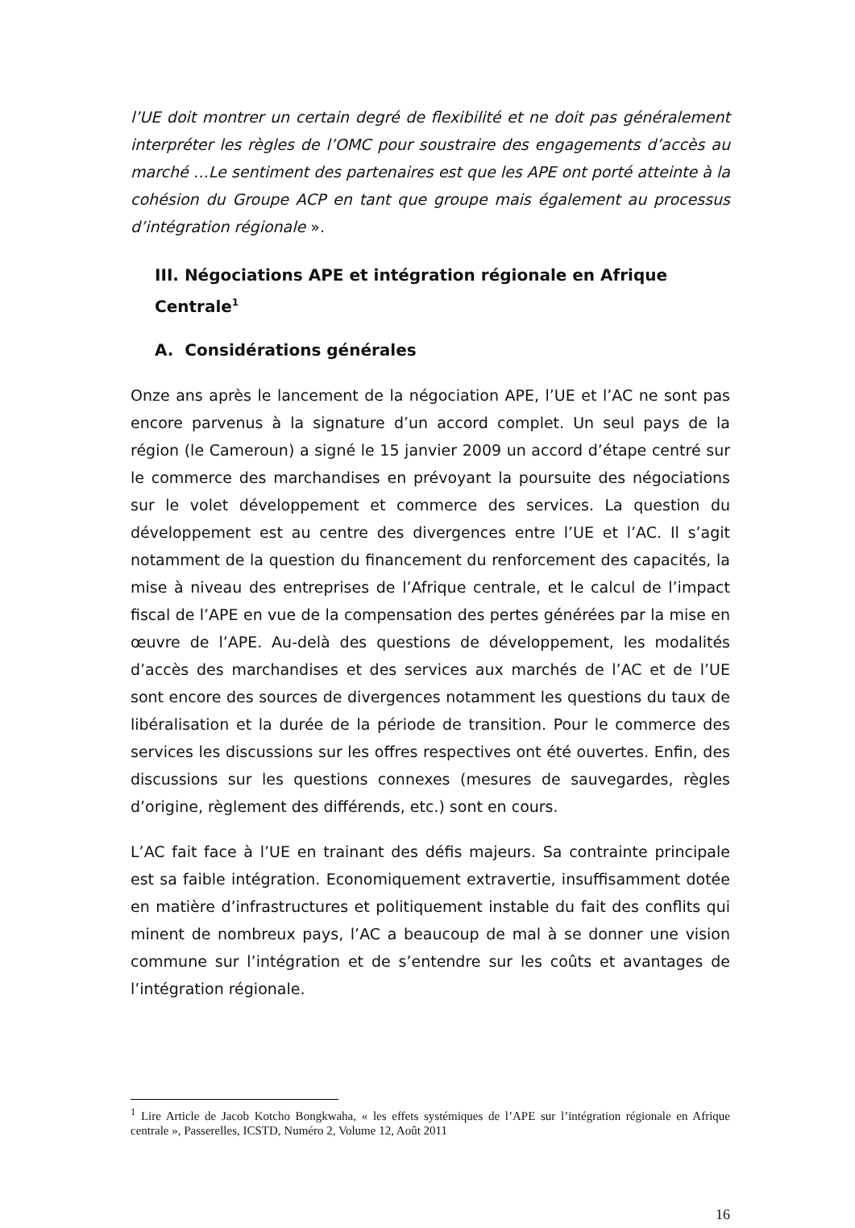l’UE doit montrer un certain degré de flexibilité et ne doit pas généralement interpréter les règles de l’OMC pour soustraire des engagements d’accès au marché …Le sentiment des partenaires est que les APE ont porté atteinte à la cohésion du Groupe ACP en tant que groupe mais également au processus d’intégration régionale ».
III. Négociations APE et intégration régionale en Afrique Centrale<sup>1</sup>
A. Considérations générales
Onze ans après le lancement de la négociation APE, l’UE et l’AC ne sont pas encore parvenus à la signature d’un accord complet. Un seul pays de la région (le Cameroun) a signé le 15 janvier 2009 un accord d’étape centré sur le commerce des marchandises en prévoyant la poursuite des négociations sur le volet développement et commerce des services. La question du développement est au centre des divergences entre l’UE et l’AC. Il s’agit notamment de la question du financement du renforcement des capacités, la mise à niveau des entreprises de l’Afrique centrale, et le calcul de l’impact fiscal de l’APE en vue de la compensation des pertes générées par la mise en œuvre de l’APE. Au-delà des questions de développement, les modalités d’accès des marchandises et des services aux marchés de l’AC et de l’UE sont encore des sources de divergences notamment les questions du taux de libéralisation et la durée de la période de transition. Pour le commerce des services les discussions sur les offres respectives ont été ouvertes. Enfin, des discussions sur les questions connexes (mesures de sauvegardes, règles d’origine, règlement des différends, etc.) sont en cours.
L’AC fait face à l’UE en trainant des défis majeurs. Sa contrainte principale est sa faible intégration. Economiquement extravertie, insuffisamment dotée en matière d’infrastructures et politiquement instable du fait des conflits qui minent de nombreux pays, l’AC a beaucoup de mal à se donner une vision commune sur l’intégration et de s’entendre sur les coûts et avantages de l’intégration régionale.
<sup>1</sup> Lire Article de Jacob Kotcho Bongkwaha, « les effets systémiques de l’APE sur l’intégration régionale en Afrique centrale », Passerelles, ICSTD, Numéro 2, Volume 12, Août 2011
16